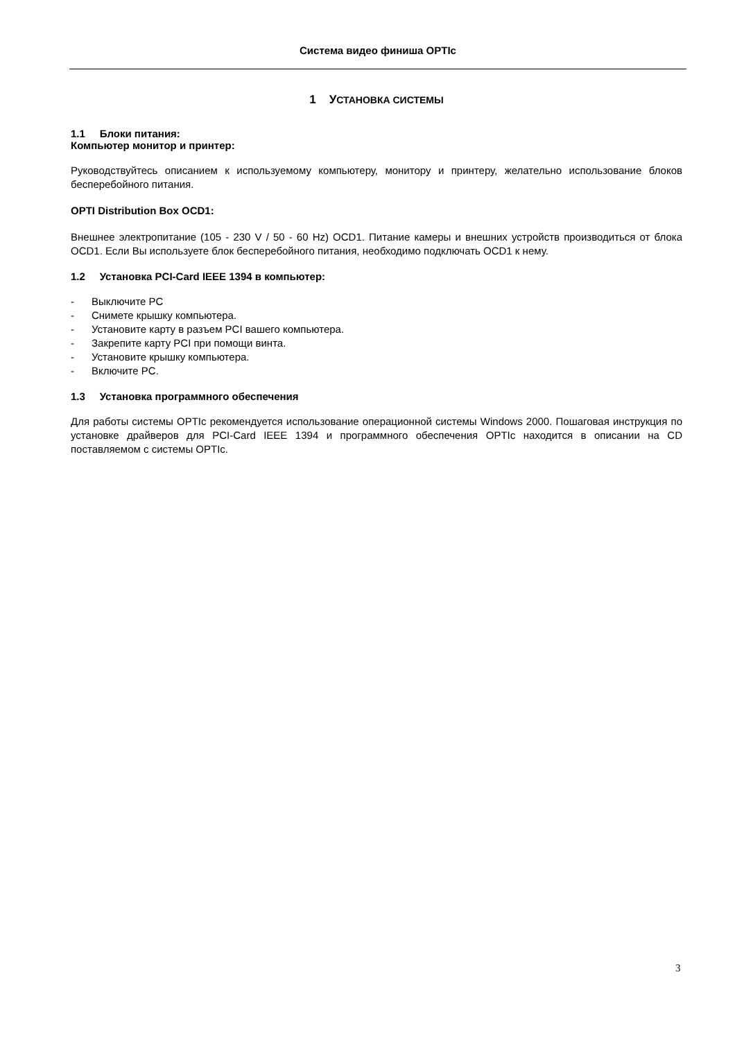Система видео финиша OPTIc
1 УСТАНОВКА СИСТЕМЫ
1.1 Блоки питания:
Компьютер монитор и принтер:
Руководствуйтесь описанием к используемому компьютеру, монитору и принтеру, желательно использование блоков бесперебойного питания.
OPTI Distribution Box OCD1:
Внешнее электропитание (105 - 230 V / 50 - 60 Hz) OCD1. Питание камеры и внешних устройств производиться от блока OCD1. Если Вы используете блок бесперебойного питания, необходимо подключать OCD1 к нему.
1.2 Установка PCI-Card IEEE 1394 в компьютер:
- Выключите PC
- Снимете крышку компьютера.
- Установите карту в разъем PCI вашего компьютера.
- Закрепите карту PCI при помощи винта.
- Установите крышку компьютера.
- Включите PC.
1.3 Установка программного обеспечения
Для работы системы OPTIc рекомендуется использование операционной системы Windows 2000. Пошаговая инструкция по установке драйверов для PCI-Card IEEE 1394 и программного обеспечения OPTIc находится в описании на CD поставляемом с системы OPTIc.
3